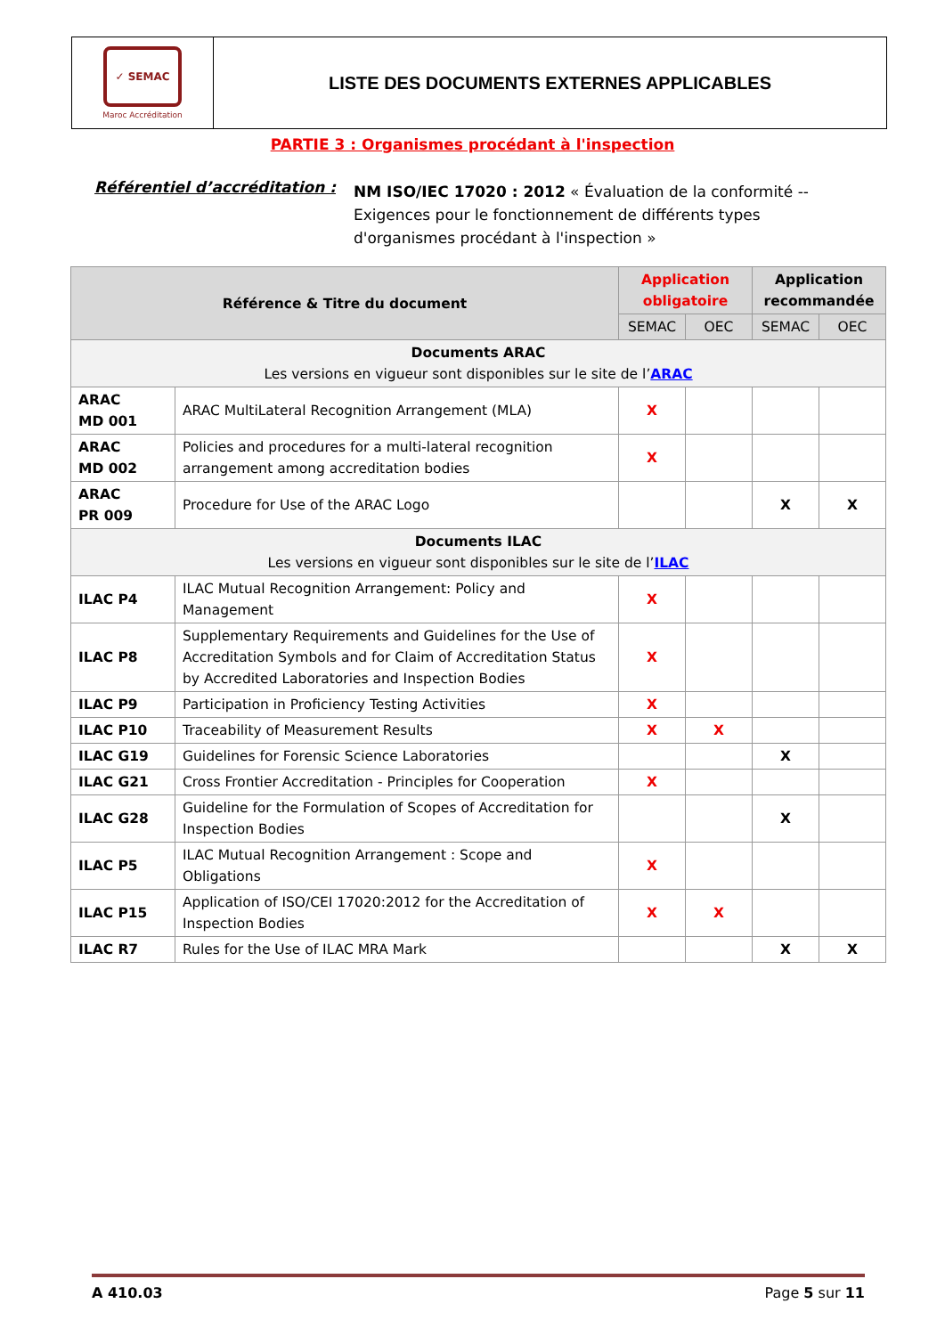✓ SEMAC
Maroc Accréditation
LISTE DES DOCUMENTS EXTERNES APPLICABLES
PARTIE 3 : Organismes procédant à l'inspection
Référentiel d’accréditation :
NM ISO/IEC 17020 : 2012 « Évaluation de la conformité -- Exigences pour le fonctionnement de différents types d'organismes procédant à l'inspection »
| Référence & Titre du document | | Application obligatoire | | Application recommandée | |
| --- | --- | --- | --- | --- | --- |
| | | SEMAC | OEC | SEMAC | OEC |
| Documents ARAC Les versions en vigueur sont disponibles sur le site de l’ ARAC | | | | | |
| ARAC MD 001 | ARAC MultiLateral Recognition Arrangement (MLA) | X | | | |
| ARAC MD 002 | Policies and procedures for a multi-lateral recognition arrangement among accreditation bodies | X | | | |
| ARAC PR 009 | Procedure for Use of the ARAC Logo | | | X | X |
| Documents ILAC Les versions en vigueur sont disponibles sur le site de l’ ILAC | | | | | |
| ILAC P4 | ILAC Mutual Recognition Arrangement: Policy and Management | X | | | |
| ILAC P8 | Supplementary Requirements and Guidelines for the Use of Accreditation Symbols and for Claim of Accreditation Status by Accredited Laboratories and Inspection Bodies | X | | | |
| ILAC P9 | Participation in Proficiency Testing Activities | X | | | |
| ILAC P10 | Traceability of Measurement Results | X | X | | |
| ILAC G19 | Guidelines for Forensic Science Laboratories | | | X | |
| ILAC G21 | Cross Frontier Accreditation - Principles for Cooperation | X | | | |
| ILAC G28 | Guideline for the Formulation of Scopes of Accreditation for Inspection Bodies | | | X | |
| ILAC P5 | ILAC Mutual Recognition Arrangement : Scope and Obligations | X | | | |
| ILAC P15 | Application of ISO/CEI 17020:2012 for the Accreditation of Inspection Bodies | X | X | | |
| ILAC R7 | Rules for the Use of ILAC MRA Mark | | | X | X |
A 410.03 Page 5 sur 11